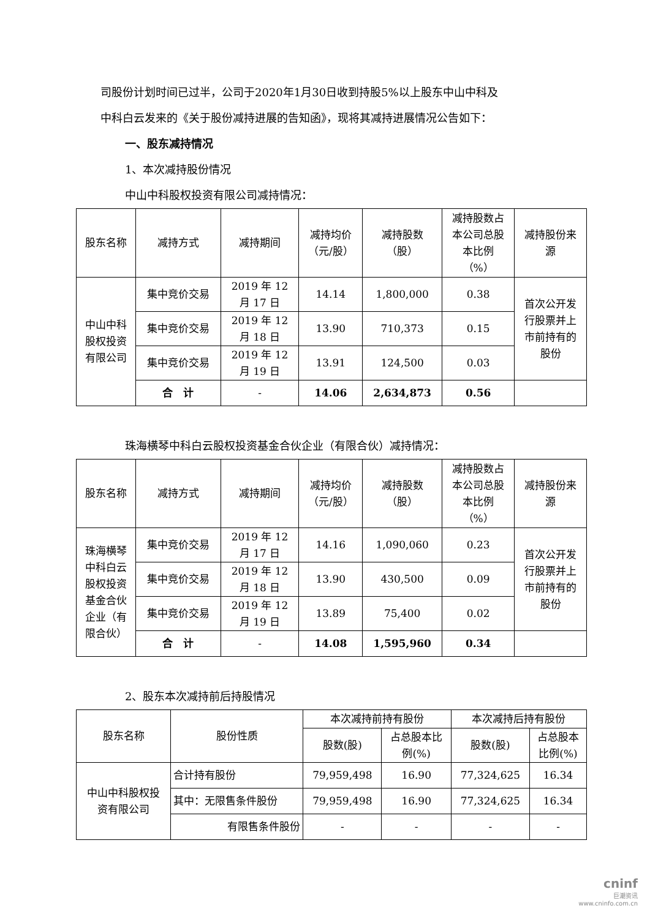司股份计划时间已过半，公司于2020年1月30日收到持股5%以上股东中山中科及
中科白云发来的《关于股份减持进展的告知函》，现将其减持进展情况公告如下：
一、股东减持情况
1、本次减持股份情况
中山中科股权投资有限公司减持情况：
| 股东名称 | 减持方式 | 减持期间 | 减持均价 （元/股） | 减持股数 （股） | 减持股数占 本公司总股 本比例 （%） | 减持股份来 源 |
| --- | --- | --- | --- | --- | --- | --- |
| 中山中科 股权投资 有限公司 | 集中竞价交易 | 2019 年 12 月 17 日 | 14.14 | 1,800,000 | 0.38 | 首次公开发 行股票并上 市前持有的 股份 |
| | 集中竞价交易 | 2019 年 12 月 18 日 | 13.90 | 710,373 | 0.15 | |
| | 集中竞价交易 | 2019 年 12 月 19 日 | 13.91 | 124,500 | 0.03 | |
| | 合 计 | - | 14.06 | 2,634,873 | 0.56 | |
珠海横琴中科白云股权投资基金合伙企业（有限合伙）减持情况：
| 股东名称 | 减持方式 | 减持期间 | 减持均价 （元/股） | 减持股数 （股） | 减持股数占 本公司总股 本比例 （%） | 减持股份来 源 |
| --- | --- | --- | --- | --- | --- | --- |
| 珠海横琴 中科白云 股权投资 基金合伙 企业（有 限合伙） | 集中竞价交易 | 2019 年 12 月 17 日 | 14.16 | 1,090,060 | 0.23 | 首次公开发 行股票并上 市前持有的 股份 |
| | 集中竞价交易 | 2019 年 12 月 18 日 | 13.90 | 430,500 | 0.09 | |
| | 集中竞价交易 | 2019 年 12 月 19 日 | 13.89 | 75,400 | 0.02 | |
| | 合 计 | - | 14.08 | 1,595,960 | 0.34 | |
2、股东本次减持前后持股情况
| 股东名称 | 股份性质 | 本次减持前持有股份 | | 本次减持后持有股份 | |
| --- | --- | --- | --- | --- | --- |
| | | 股数(股) | 占总股本比 例(%) | 股数(股) | 占总股本 比例(%) |
| 中山中科股权投 资有限公司 | 合计持有股份 | 79,959,498 | 16.90 | 77,324,625 | 16.34 |
| | 其中：无限售条件股份 | 79,959,498 | 16.90 | 77,324,625 | 16.34 |
| | 有限售条件股份 | - | - | - | - |
cninf
巨潮资讯
www.cninfo.com.cn